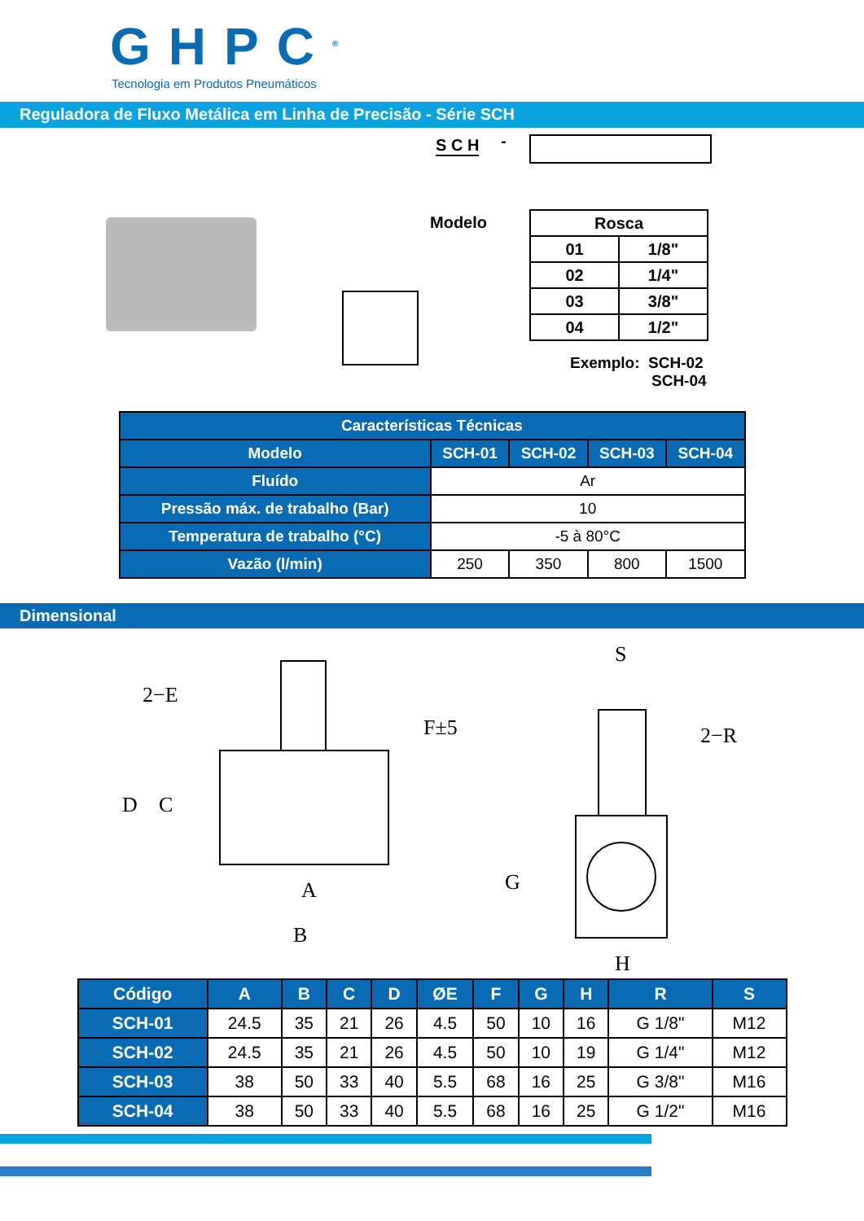GHPC<sup>®</sup>
Tecnologia em Produtos Pneumáticos
Reguladora de Fluxo Metálica em Linha de Precisão - Série SCH
S C H -
Modelo
| Rosca | |
| --- | --- |
| 01 | 1/8" |
| 02 | 1/4" |
| 03 | 3/8" |
| 04 | 1/2" |
Exemplo: SCH-02
SCH-04
| Características Técnicas | | | | |
| --- | --- | --- | --- | --- |
| Modelo | SCH-01 | SCH-02 | SCH-03 | SCH-04 |
| Fluído | Ar | | | |
| Pressão máx. de trabalho (Bar) | 10 | | | |
| Temperatura de trabalho (°C) | -5 à 80°C | | | |
| Vazão (l/min) | 250 | 350 | 800 | 1500 |
Dimensional
2−E
D
C
F±5
A
B
S
2−R
G
H
| Código | A | B | C | D | ØE | F | G | H | R | S |
| --- | --- | --- | --- | --- | --- | --- | --- | --- | --- | --- |
| SCH-01 | 24.5 | 35 | 21 | 26 | 4.5 | 50 | 10 | 16 | G 1/8" | M12 |
| SCH-02 | 24.5 | 35 | 21 | 26 | 4.5 | 50 | 10 | 19 | G 1/4" | M12 |
| SCH-03 | 38 | 50 | 33 | 40 | 5.5 | 68 | 16 | 25 | G 3/8" | M16 |
| SCH-04 | 38 | 50 | 33 | 40 | 5.5 | 68 | 16 | 25 | G 1/2" | M16 |